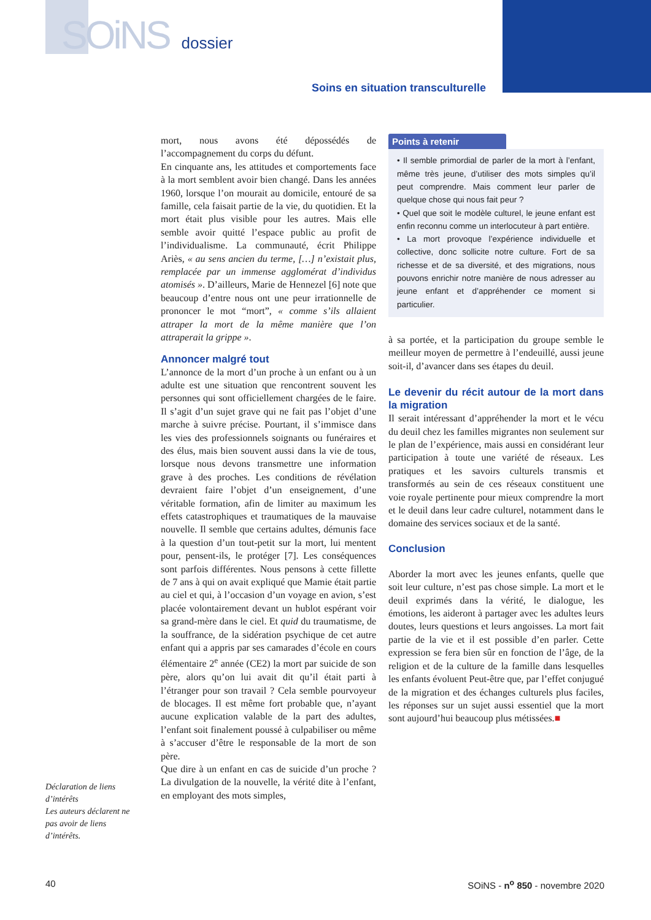SOiNS dossier
Soins en situation transculturelle
mort, nous avons été dépossédés de l’accompagnement du corps du défunt.
En cinquante ans, les attitudes et comportements face à la mort semblent avoir bien changé. Dans les années 1960, lorsque l’on mourait au domicile, entouré de sa famille, cela faisait partie de la vie, du quotidien. Et la mort était plus visible pour les autres. Mais elle semble avoir quitté l’espace public au profit de l’individualisme. La communauté, écrit Philippe Ariès, « au sens ancien du terme, […] n’existait plus, remplacée par un immense agglomérat d’individus atomisés ». D’ailleurs, Marie de Hennezel [6] note que beaucoup d’entre nous ont une peur irrationnelle de prononcer le mot “mort”, « comme s’ils allaient attraper la mort de la même manière que l’on attraperait la grippe ».
Annoncer malgré tout
L’annonce de la mort d’un proche à un enfant ou à un adulte est une situation que rencontrent souvent les personnes qui sont officiellement chargées de le faire. Il s’agit d’un sujet grave qui ne fait pas l’objet d’une marche à suivre précise. Pourtant, il s’immisce dans les vies des professionnels soignants ou funéraires et des élus, mais bien souvent aussi dans la vie de tous, lorsque nous devons transmettre une information grave à des proches. Les conditions de révélation devraient faire l’objet d’un enseignement, d’une véritable formation, afin de limiter au maximum les effets catastrophiques et traumatiques de la mauvaise nouvelle. Il semble que certains adultes, démunis face à la question d’un tout-petit sur la mort, lui mentent pour, pensent-ils, le protéger [7]. Les conséquences sont parfois différentes. Nous pensons à cette fillette de 7 ans à qui on avait expliqué que Mamie était partie au ciel et qui, à l’occasion d’un voyage en avion, s’est placée volontairement devant un hublot espérant voir sa grand-mère dans le ciel. Et quid du traumatisme, de la souffrance, de la sidération psychique de cet autre enfant qui a appris par ses camarades d’école en cours élémentaire 2<sup>e</sup> année (CE2) la mort par suicide de son père, alors qu’on lui avait dit qu’il était parti à l’étranger pour son travail ? Cela semble pourvoyeur de blocages. Il est même fort probable que, n’ayant aucune explication valable de la part des adultes, l’enfant soit finalement poussé à culpabiliser ou même à s’accuser d’être le responsable de la mort de son père.
Que dire à un enfant en cas de suicide d’un proche ? La divulgation de la nouvelle, la vérité dite à l’enfant, en employant des mots simples,
Points à retenir
• Il semble primordial de parler de la mort à l’enfant, même très jeune, d’utiliser des mots simples qu’il peut comprendre. Mais comment leur parler de quelque chose qui nous fait peur ?
• Quel que soit le modèle culturel, le jeune enfant est enfin reconnu comme un interlocuteur à part entière.
• La mort provoque l’expérience individuelle et collective, donc sollicite notre culture. Fort de sa richesse et de sa diversité, et des migrations, nous pouvons enrichir notre manière de nous adresser au jeune enfant et d’appréhender ce moment si particulier.
à sa portée, et la participation du groupe semble le meilleur moyen de permettre à l’endeuillé, aussi jeune soit-il, d’avancer dans ses étapes du deuil.
Le devenir du récit autour de la mort dans la migration
Il serait intéressant d’appréhender la mort et le vécu du deuil chez les familles migrantes non seulement sur le plan de l’expérience, mais aussi en considérant leur participation à toute une variété de réseaux. Les pratiques et les savoirs culturels transmis et transformés au sein de ces réseaux constituent une voie royale pertinente pour mieux comprendre la mort et le deuil dans leur cadre culturel, notamment dans le domaine des services sociaux et de la santé.
Conclusion
Aborder la mort avec les jeunes enfants, quelle que soit leur culture, n’est pas chose simple. La mort et le deuil exprimés dans la vérité, le dialogue, les émotions, les aideront à partager avec les adultes leurs doutes, leurs questions et leurs angoisses. La mort fait partie de la vie et il est possible d’en parler. Cette expression se fera bien sûr en fonction de l’âge, de la religion et de la culture de la famille dans lesquelles les enfants évoluent Peut-être que, par l’effet conjugué de la migration et des échanges culturels plus faciles, les réponses sur un sujet aussi essentiel que la mort sont aujourd’hui beaucoup plus métissées.■
Déclaration de liens d’intérêts
Les auteurs déclarent ne pas avoir de liens d’intérêts.
40 SOiNS - n<sup>o</sup> 850 - novembre 2020